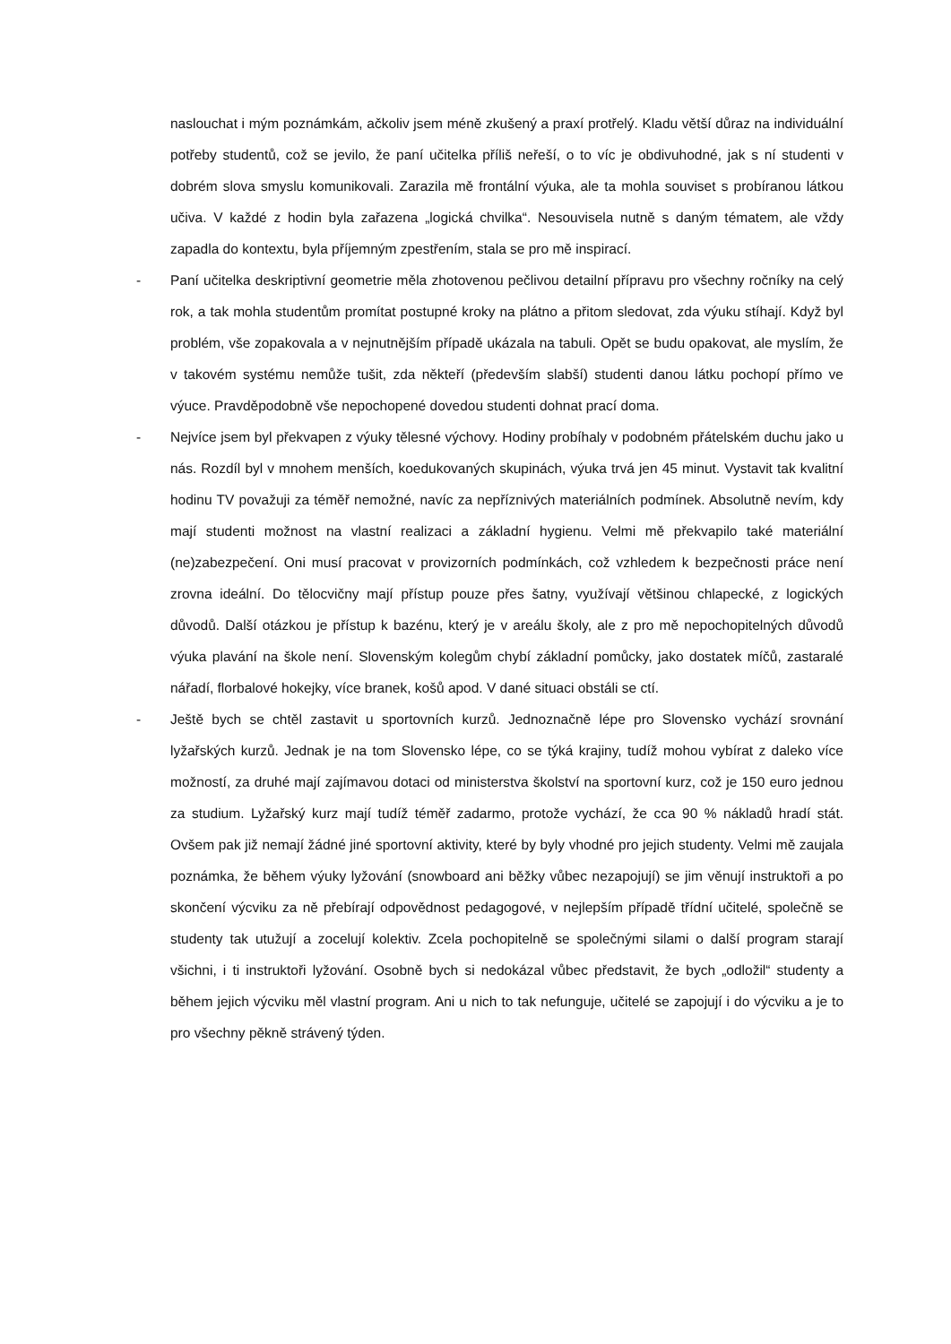naslouchat i mým poznámkám, ačkoliv jsem méně zkušený a praxí protřelý. Kladu větší důraz na individuální potřeby studentů, což se jevilo, že paní učitelka příliš neřeší, o to víc je obdivuhodné, jak s ní studenti v dobrém slova smyslu komunikovali. Zarazila mě frontální výuka, ale ta mohla souviset s probíranou látkou učiva. V každé z hodin byla zařazena „logická chvilka“. Nesouvisela nutně s daným tématem, ale vždy zapadla do kontextu, byla příjemným zpestřením, stala se pro mě inspirací.
- Paní učitelka deskriptivní geometrie měla zhotovenou pečlivou detailní přípravu pro všechny ročníky na celý rok, a tak mohla studentům promítat postupné kroky na plátno a přitom sledovat, zda výuku stíhají. Když byl problém, vše zopakovala a v nejnutnějším případě ukázala na tabuli. Opět se budu opakovat, ale myslím, že v takovém systému nemůže tušit, zda někteří (především slabší) studenti danou látku pochopí přímo ve výuce. Pravděpodobně vše nepochopené dovedou studenti dohnat prací doma.
- Nejvíce jsem byl překvapen z výuky tělesné výchovy. Hodiny probíhaly v podobném přátelském duchu jako u nás. Rozdíl byl v mnohem menších, koedukovaných skupinách, výuka trvá jen 45 minut. Vystavit tak kvalitní hodinu TV považuji za téměř nemožné, navíc za nepříznivých materiálních podmínek. Absolutně nevím, kdy mají studenti možnost na vlastní realizaci a základní hygienu. Velmi mě překvapilo také materiální (ne)zabezpečení. Oni musí pracovat v provizorních podmínkách, což vzhledem k bezpečnosti práce není zrovna ideální. Do tělocvičny mají přístup pouze přes šatny, využívají většinou chlapecké, z logických důvodů. Další otázkou je přístup k bazénu, který je v areálu školy, ale z pro mě nepochopitelných důvodů výuka plavání na škole není. Slovenským kolegům chybí základní pomůcky, jako dostatek míčů, zastaralé nářadí, florbalové hokejky, více branek, košů apod. V dané situaci obstáli se ctí.
- Ještě bych se chtěl zastavit u sportovních kurzů. Jednoznačně lépe pro Slovensko vychází srovnání lyžařských kurzů. Jednak je na tom Slovensko lépe, co se týká krajiny, tudíž mohou vybírat z daleko více možností, za druhé mají zajímavou dotaci od ministerstva školství na sportovní kurz, což je 150 euro jednou za studium. Lyžařský kurz mají tudíž téměř zadarmo, protože vychází, že cca 90 % nákladů hradí stát. Ovšem pak již nemají žádné jiné sportovní aktivity, které by byly vhodné pro jejich studenty. Velmi mě zaujala poznámka, že během výuky lyžování (snowboard ani běžky vůbec nezapojují) se jim věnují instruktoři a po skončení výcviku za ně přebírají odpovědnost pedagogové, v nejlepším případě třídní učitelé, společně se studenty tak utužují a zocelují kolektiv. Zcela pochopitelně se společnými silami o další program starají všichni, i ti instruktoři lyžování. Osobně bych si nedokázal vůbec představit, že bych „odložil“ studenty a během jejich výcviku měl vlastní program. Ani u nich to tak nefunguje, učitelé se zapojují i do výcviku a je to pro všechny pěkně strávený týden.